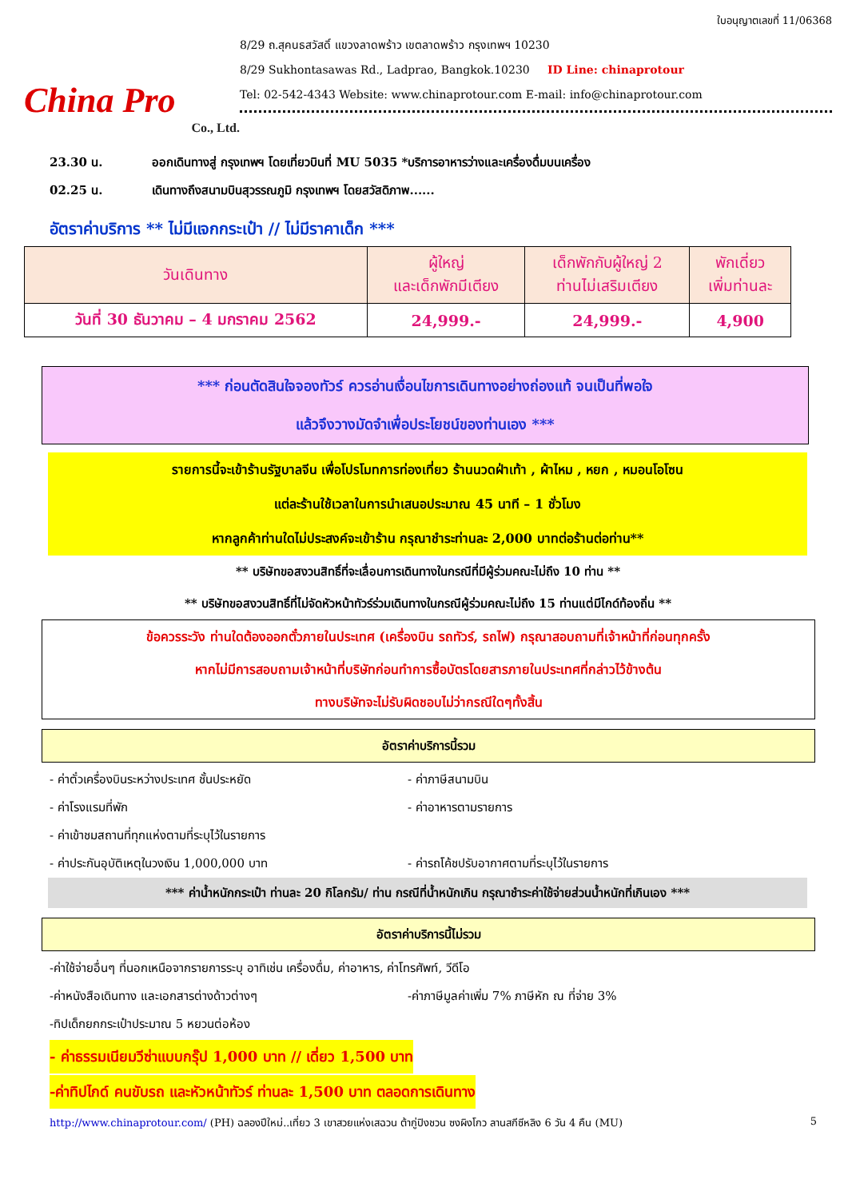China Pro
Co., Ltd.
ใบอนุญาตเลขที่ 11/06368
8/29 ถ.สุคนธสวัสดิ์ แขวงลาดพร้าว เขตลาดพร้าว กรุงเทพฯ 10230
8/29 Sukhontasawas Rd., Ladprao, Bangkok.10230 ID Line: chinaprotour
Tel: 02-542-4343 Website: www.chinaprotour.com E-mail: info@chinaprotour.com
23.30 น. ออกเดินทางสู่ กรุงเทพฯ โดยเที่ยวบินที่ MU 5035 *บริการอาหารว่างและเครื่องดื่มบนเครื่อง
02.25 น. เดินทางถึงสนามบินสุวรรณภูมิ กรุงเทพฯ โดยสวัสดิภาพ......
อัตราค่าบริการ ** ไม่มีแจกกระเป๋า // ไม่มีราคาเด็ก ***
| วันเดินทาง | ผู้ใหญ่ และเด็กพักมีเตียง | เด็กพักกับผู้ใหญ่ 2 ท่านไม่เสริมเตียง | พักเดี่ยว เพิ่มท่านละ |
| --- | --- | --- | --- |
| วันที่ 30 ธันวาคม – 4 มกราคม 2562 | 24,999.- | 24,999.- | 4,900 |
*** ก่อนตัดสินใจจองทัวร์ ควรอ่านเงื่อนไขการเดินทางอย่างถ่องแท้ จนเป็นที่พอใจ
แล้วจึงวางมัดจำเพื่อประโยชน์ของท่านเอง ***
รายการนี้จะเข้าร้านรัฐบาลจีน เพื่อโปรโมทการท่องเที่ยว ร้านนวดฝ่าเท้า , ผ้าไหม , หยก , หมอนโอโซน
แต่ละร้านใช้เวลาในการนำเสนอประมาณ 45 นาที – 1 ชั่วโมง
หากลูกค้าท่านใดไม่ประสงค์จะเข้าร้าน กรุณาชำระท่านละ 2,000 บาทต่อร้านต่อท่าน**
** บริษัทขอสงวนสิทธิ์ที่จะเลื่อนการเดินทางในกรณีที่มีผู้ร่วมคณะไม่ถึง 10 ท่าน **
** บริษัทขอสงวนสิทธิ์ที่ไม่จัดหัวหน้าทัวร์ร่วมเดินทางในกรณีผู้ร่วมคณะไม่ถึง 15 ท่านแต่มีไกด์ท้องถิ่น **
ข้อควรระวัง ท่านใดต้องออกตั๋วภายในประเทศ (เครื่องบิน รถทัวร์, รถไฟ) กรุณาสอบถามที่เจ้าหน้าที่ก่อนทุกครั้ง
หากไม่มีการสอบถามเจ้าหน้าที่บริษัทก่อนทำการซื้อบัตรโดยสารภายในประเทศที่กล่าวไว้ข้างต้น
ทางบริษัทจะไม่รับผิดชอบไม่ว่ากรณีใดๆทั้งสิ้น
อัตราค่าบริการนี้รวม
- ค่าตั๋วเครื่องบินระหว่างประเทศ ชั้นประหยัด - ค่าภาษีสนามบิน
- ค่าโรงแรมที่พัก - ค่าอาหารตามรายการ
- ค่าเข้าชมสถานที่ทุกแห่งตามที่ระบุไว้ในรายการ
- ค่าประกันอุบัติเหตุในวงเงิน 1,000,000 บาท - ค่ารถโค้ชปรับอากาศตามที่ระบุไว้ในรายการ
*** ค่าน้ำหนักกระเป๋า ท่านละ 20 กิโลกรัม/ ท่าน กรณีที่น้ำหนักเกิน กรุณาชำระค่าใช้จ่ายส่วนน้ำหนักที่เกินเอง ***
อัตราค่าบริการนี้ไม่รวม
-ค่าใช้จ่ายอื่นๆ ที่นอกเหนือจากรายการระบุ อาทิเช่น เครื่องดื่ม, ค่าอาหาร, ค่าโทรศัพท์, วีดีโอ
-ค่าหนังสือเดินทาง และเอกสารต่างด้าวต่างๆ -ค่าภาษีมูลค่าเพิ่ม 7% ภาษีหัก ณ ที่จ่าย 3%
-ทิปเด็กยกกระเป๋าประมาณ 5 หยวนต่อห้อง
- ค่าธรรมเนียมวีซ่าแบบกรุ๊ป 1,000 บาท // เดี่ยว 1,500 บาท
-ค่าทิปไกด์ คนขับรถ และหัวหน้าทัวร์ ท่านละ 1,500 บาท ตลอดการเดินทาง
http://www.chinaprotour.com/ (PH) ฉลองปีใหม่..เที่ยว 3 เขาสวยแห่งเสฉวน ต้ากู่ปิงชวน ซงผิงโกว ลานสกีซีหลิง 6 วัน 4 คืน (MU) 5